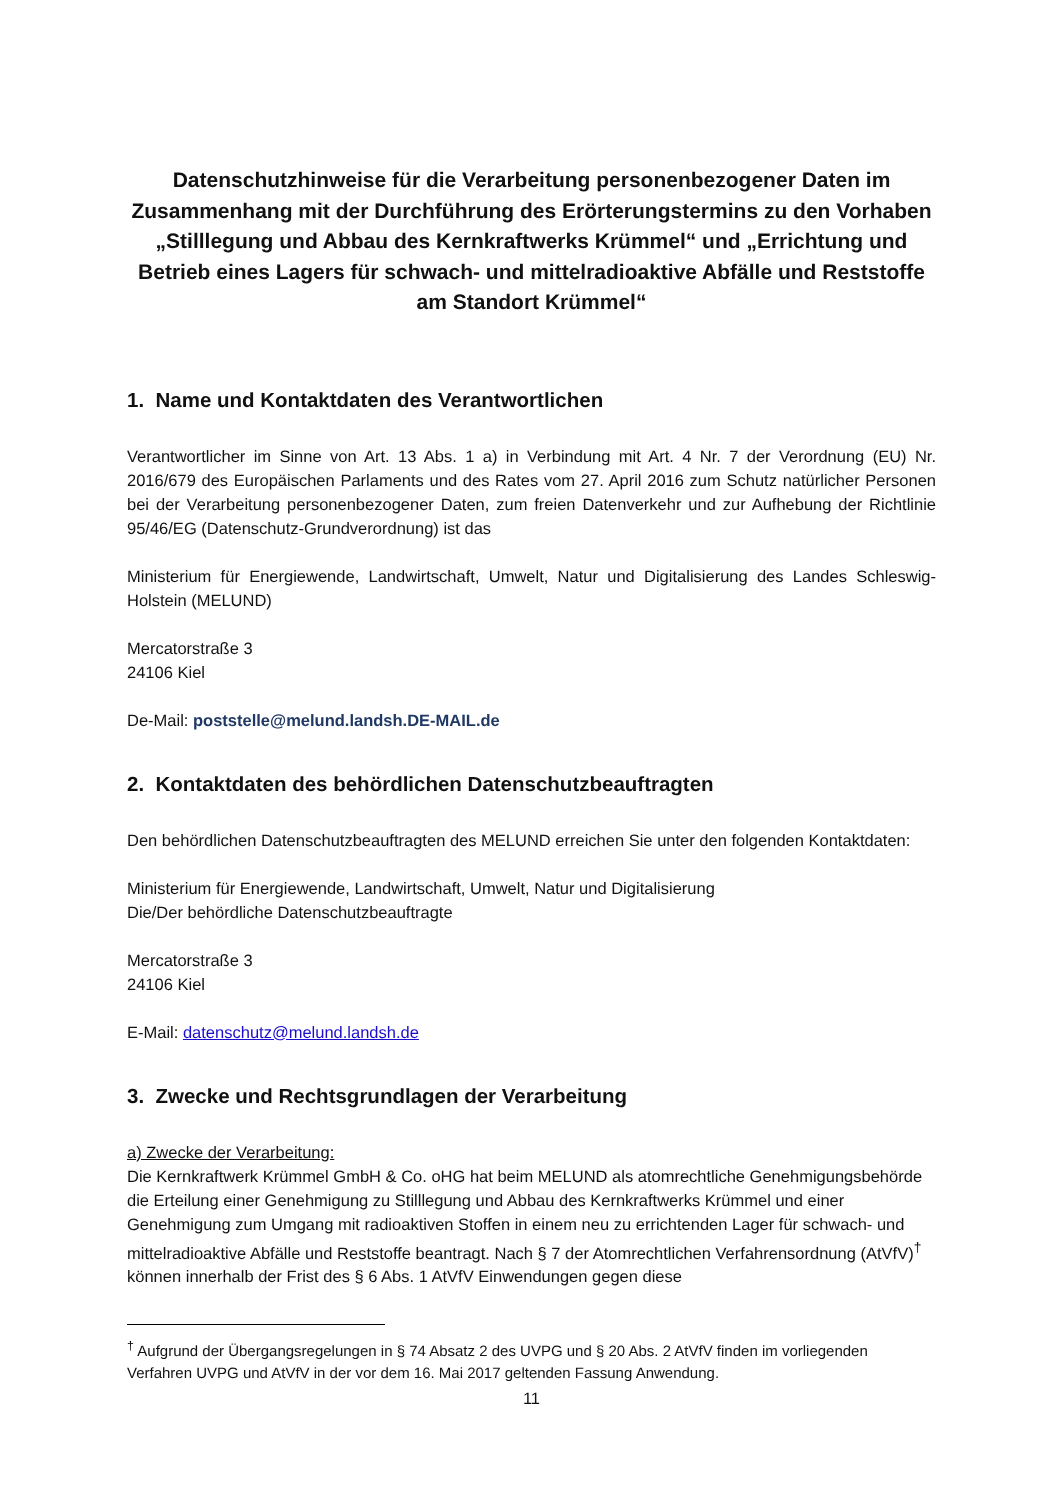Datenschutzhinweise für die Verarbeitung personenbezogener Daten im Zusammenhang mit der Durchführung des Erörterungstermins zu den Vorhaben „Stilllegung und Abbau des Kernkraftwerks Krümmel“ und „Errichtung und Betrieb eines Lagers für schwach- und mittelradioaktive Abfälle und Reststoffe am Standort Krümmel“
1. Name und Kontaktdaten des Verantwortlichen
Verantwortlicher im Sinne von Art. 13 Abs. 1 a) in Verbindung mit Art. 4 Nr. 7 der Verordnung (EU) Nr. 2016/679 des Europäischen Parlaments und des Rates vom 27. April 2016 zum Schutz natürlicher Personen bei der Verarbeitung personenbezogener Daten, zum freien Datenverkehr und zur Aufhebung der Richtlinie 95/46/EG (Datenschutz-Grundverordnung) ist das
Ministerium für Energiewende, Landwirtschaft, Umwelt, Natur und Digitalisierung des Landes Schleswig-Holstein (MELUND)
Mercatorstraße 3
24106 Kiel
De-Mail: poststelle@melund.landsh.DE-MAIL.de
2. Kontaktdaten des behördlichen Datenschutzbeauftragten
Den behördlichen Datenschutzbeauftragten des MELUND erreichen Sie unter den folgenden Kontaktdaten:
Ministerium für Energiewende, Landwirtschaft, Umwelt, Natur und Digitalisierung
Die/Der behördliche Datenschutzbeauftragte
Mercatorstraße 3
24106 Kiel
E-Mail: datenschutz@melund.landsh.de
3. Zwecke und Rechtsgrundlagen der Verarbeitung
a) Zwecke der Verarbeitung:
Die Kernkraftwerk Krümmel GmbH & Co. oHG hat beim MELUND als atomrechtliche Genehmigungsbehörde die Erteilung einer Genehmigung zu Stilllegung und Abbau des Kernkraftwerks Krümmel und einer Genehmigung zum Umgang mit radioaktiven Stoffen in einem neu zu errichtenden Lager für schwach- und mittelradioaktive Abfälle und Reststoffe beantragt. Nach § 7 der Atomrechtlichen Verfahrensordnung (AtVfV)<sup>†</sup> können innerhalb der Frist des § 6 Abs. 1 AtVfV Einwendungen gegen diese
<sup>†</sup> Aufgrund der Übergangsregelungen in § 74 Absatz 2 des UVPG und § 20 Abs. 2 AtVfV finden im vorliegenden Verfahren UVPG und AtVfV in der vor dem 16. Mai 2017 geltenden Fassung Anwendung.
11